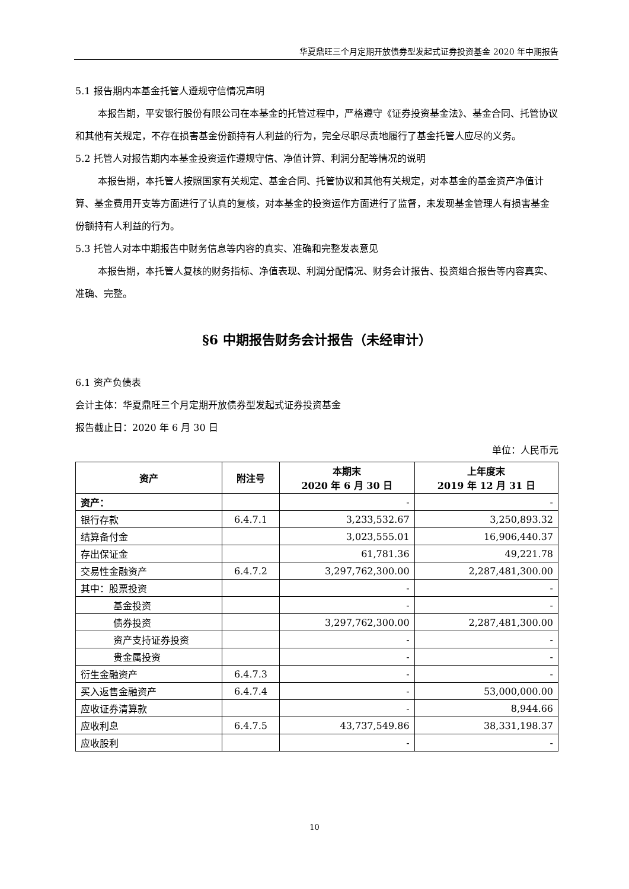华夏鼎旺三个月定期开放债券型发起式证券投资基金 2020 年中期报告
5.1 报告期内本基金托管人遵规守信情况声明
本报告期，平安银行股份有限公司在本基金的托管过程中，严格遵守《证券投资基金法》、基金合同、托管协议和其他有关规定，不存在损害基金份额持有人利益的行为，完全尽职尽责地履行了基金托管人应尽的义务。
5.2 托管人对报告期内本基金投资运作遵规守信、净值计算、利润分配等情况的说明
本报告期，本托管人按照国家有关规定、基金合同、托管协议和其他有关规定，对本基金的基金资产净值计算、基金费用开支等方面进行了认真的复核，对本基金的投资运作方面进行了监督，未发现基金管理人有损害基金份额持有人利益的行为。
5.3 托管人对本中期报告中财务信息等内容的真实、准确和完整发表意见
本报告期，本托管人复核的财务指标、净值表现、利润分配情况、财务会计报告、投资组合报告等内容真实、准确、完整。
§6 中期报告财务会计报告（未经审计）
6.1 资产负债表
会计主体：华夏鼎旺三个月定期开放债券型发起式证券投资基金
报告截止日：2020 年 6 月 30 日
单位：人民币元
| 资产 | 附注号 | 本期末 2020 年 6 月 30 日 | 上年度末 2019 年 12 月 31 日 |
| --- | --- | --- | --- |
| 资产： | | - | - |
| 银行存款 | 6.4.7.1 | 3,233,532.67 | 3,250,893.32 |
| 结算备付金 | | 3,023,555.01 | 16,906,440.37 |
| 存出保证金 | | 61,781.36 | 49,221.78 |
| 交易性金融资产 | 6.4.7.2 | 3,297,762,300.00 | 2,287,481,300.00 |
| 其中：股票投资 | | - | - |
| 基金投资 | | - | - |
| 债券投资 | | 3,297,762,300.00 | 2,287,481,300.00 |
| 资产支持证券投资 | | - | - |
| 贵金属投资 | | - | - |
| 衍生金融资产 | 6.4.7.3 | - | - |
| 买入返售金融资产 | 6.4.7.4 | - | 53,000,000.00 |
| 应收证券清算款 | | - | 8,944.66 |
| 应收利息 | 6.4.7.5 | 43,737,549.86 | 38,331,198.37 |
| 应收股利 | | - | - |
10